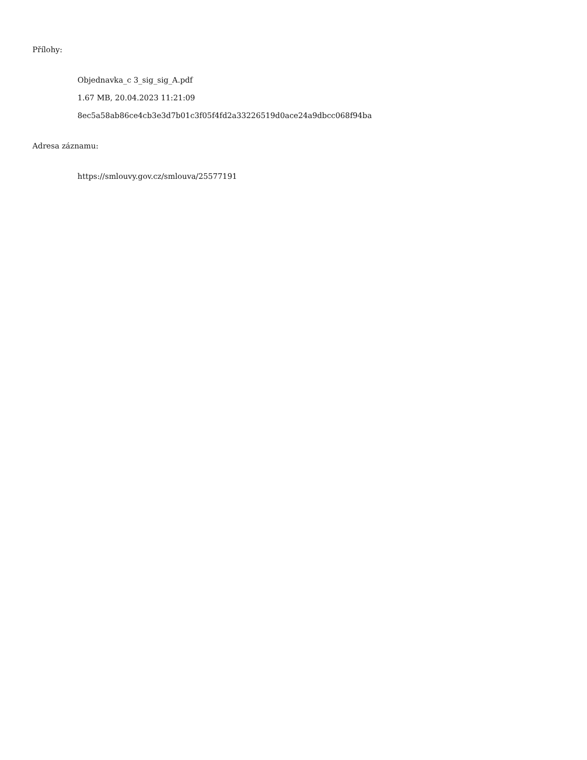Přílohy:
Objednavka_c 3_sig_sig_A.pdf
1.67 MB, 20.04.2023 11:21:09
8ec5a58ab86ce4cb3e3d7b01c3f05f4fd2a33226519d0ace24a9dbcc068f94ba
Adresa záznamu:
https://smlouvy.gov.cz/smlouva/25577191